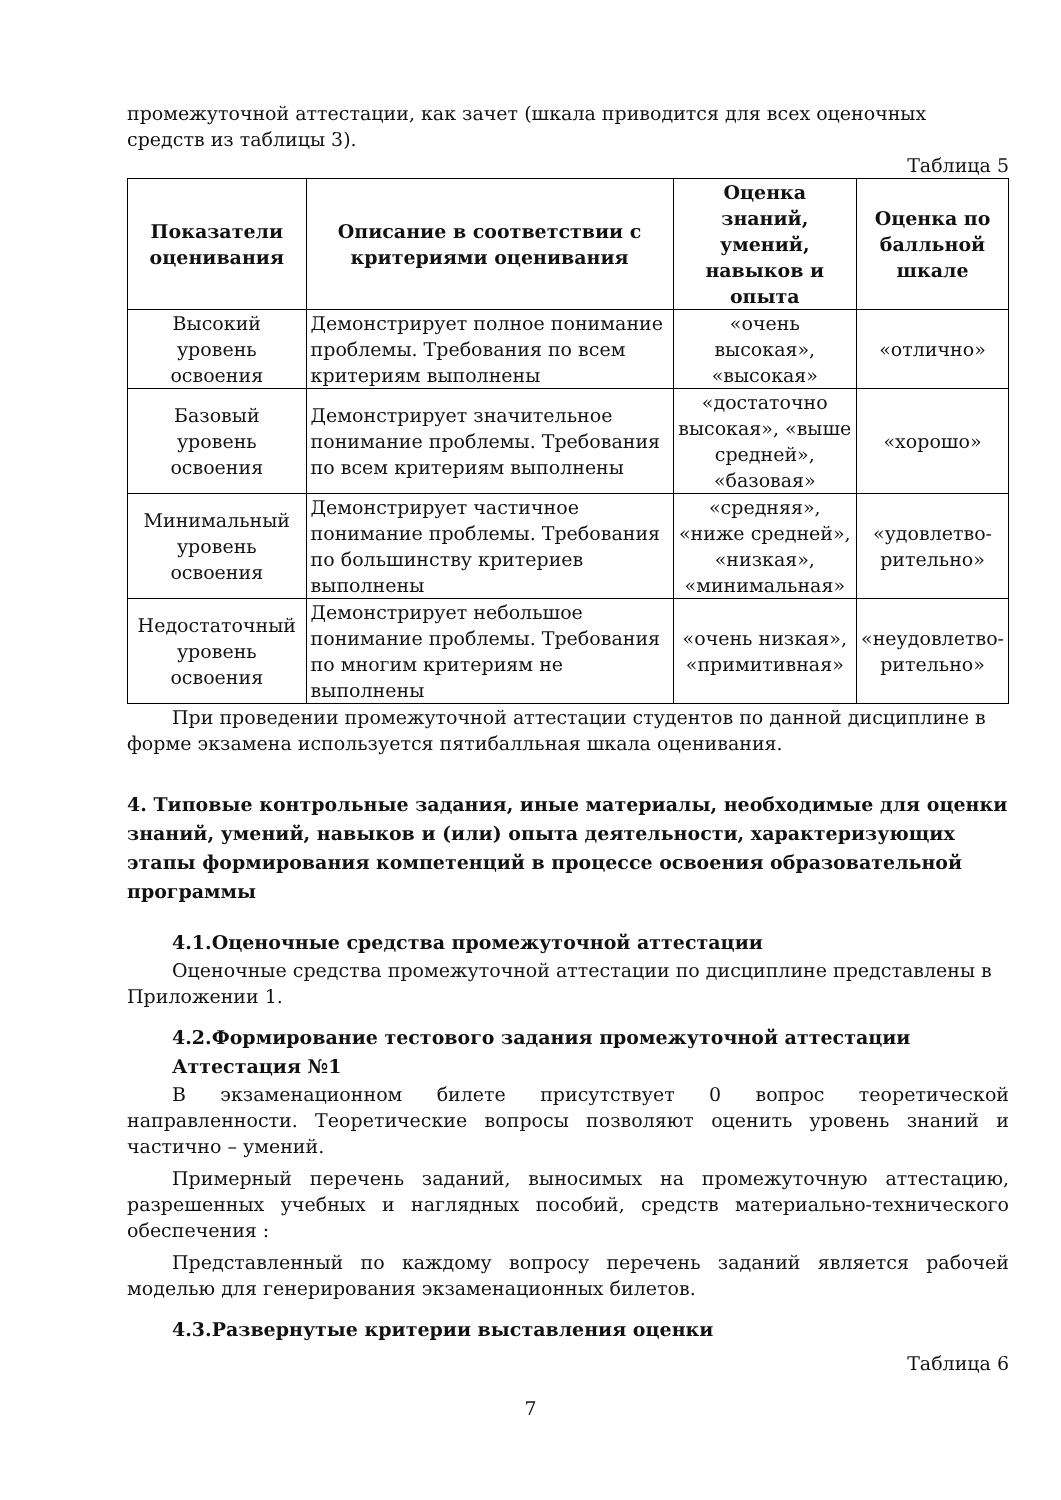промежуточной аттестации, как зачет (шкала приводится для всех оценочных средств из таблицы 3).
Таблица 5
| Показатели оценивания | Описание в соответствии с критериями оценивания | Оценка знаний, умений, навыков и опыта | Оценка по балльной шкале |
| --- | --- | --- | --- |
| Высокий уровень освоения | Демонстрирует полное понимание проблемы. Требования по всем критериям выполнены | «очень высокая», «высокая» | «отлично» |
| Базовый уровень освоения | Демонстрирует значительное понимание проблемы. Требования по всем критериям выполнены | «достаточно высокая», «выше средней», «базовая» | «хорошо» |
| Минимальный уровень освоения | Демонстрирует частичное понимание проблемы. Требования по большинству критериев выполнены | «средняя», «ниже средней», «низкая», «минимальная» | «удовлетво-рительно» |
| Недостаточный уровень освоения | Демонстрирует небольшое понимание проблемы. Требования по многим критериям не выполнены | «очень низкая», «примитивная» | «неудовлетво-рительно» |
При проведении промежуточной аттестации студентов по данной дисциплине в форме экзамена используется пятибалльная шкала оценивания.
4. Типовые контрольные задания, иные материалы, необходимые для оценки знаний, умений, навыков и (или) опыта деятельности, характеризующих этапы формирования компетенций в процессе освоения образовательной программы
4.1.Оценочные средства промежуточной аттестации
Оценочные средства промежуточной аттестации по дисциплине представлены в Приложении 1.
4.2.Формирование тестового задания промежуточной аттестации
Аттестация №1
В экзаменационном билете присутствует 0 вопрос теоретической направленности. Теоретические вопросы позволяют оценить уровень знаний и частично – умений.
Примерный перечень заданий, выносимых на промежуточную аттестацию, разрешенных учебных и наглядных пособий, средств материально-технического обеспечения :
Представленный по каждому вопросу перечень заданий является рабочей моделью для генерирования экзаменационных билетов.
4.3.Развернутые критерии выставления оценки
Таблица 6
7